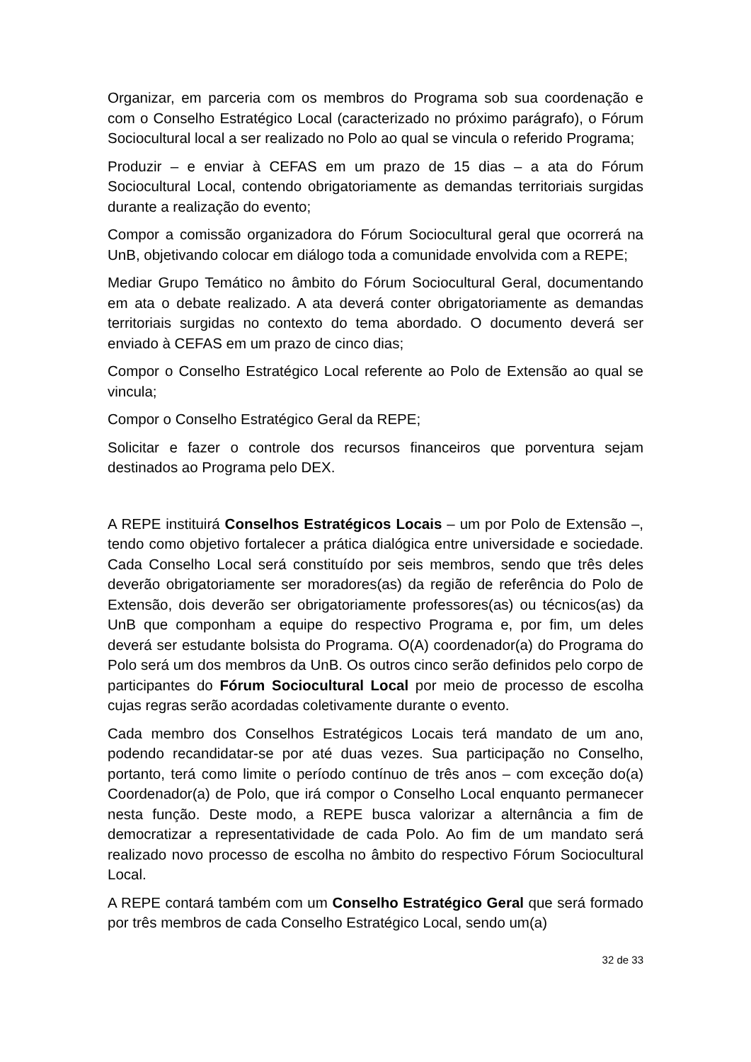Organizar, em parceria com os membros do Programa sob sua coordenação e com o Conselho Estratégico Local (caracterizado no próximo parágrafo), o Fórum Sociocultural local a ser realizado no Polo ao qual se vincula o referido Programa;
Produzir – e enviar à CEFAS em um prazo de 15 dias – a ata do Fórum Sociocultural Local, contendo obrigatoriamente as demandas territoriais surgidas durante a realização do evento;
Compor a comissão organizadora do Fórum Sociocultural geral que ocorrerá na UnB, objetivando colocar em diálogo toda a comunidade envolvida com a REPE;
Mediar Grupo Temático no âmbito do Fórum Sociocultural Geral, documentando em ata o debate realizado. A ata deverá conter obrigatoriamente as demandas territoriais surgidas no contexto do tema abordado. O documento deverá ser enviado à CEFAS em um prazo de cinco dias;
Compor o Conselho Estratégico Local referente ao Polo de Extensão ao qual se vincula;
Compor o Conselho Estratégico Geral da REPE;
Solicitar e fazer o controle dos recursos financeiros que porventura sejam destinados ao Programa pelo DEX.
A REPE instituirá Conselhos Estratégicos Locais – um por Polo de Extensão –, tendo como objetivo fortalecer a prática dialógica entre universidade e sociedade. Cada Conselho Local será constituído por seis membros, sendo que três deles deverão obrigatoriamente ser moradores(as) da região de referência do Polo de Extensão, dois deverão ser obrigatoriamente professores(as) ou técnicos(as) da UnB que componham a equipe do respectivo Programa e, por fim, um deles deverá ser estudante bolsista do Programa. O(A) coordenador(a) do Programa do Polo será um dos membros da UnB. Os outros cinco serão definidos pelo corpo de participantes do Fórum Sociocultural Local por meio de processo de escolha cujas regras serão acordadas coletivamente durante o evento.
Cada membro dos Conselhos Estratégicos Locais terá mandato de um ano, podendo recandidatar-se por até duas vezes. Sua participação no Conselho, portanto, terá como limite o período contínuo de três anos – com exceção do(a) Coordenador(a) de Polo, que irá compor o Conselho Local enquanto permanecer nesta função. Deste modo, a REPE busca valorizar a alternância a fim de democratizar a representatividade de cada Polo. Ao fim de um mandato será realizado novo processo de escolha no âmbito do respectivo Fórum Sociocultural Local.
A REPE contará também com um Conselho Estratégico Geral que será formado por três membros de cada Conselho Estratégico Local, sendo um(a)
32 de 33